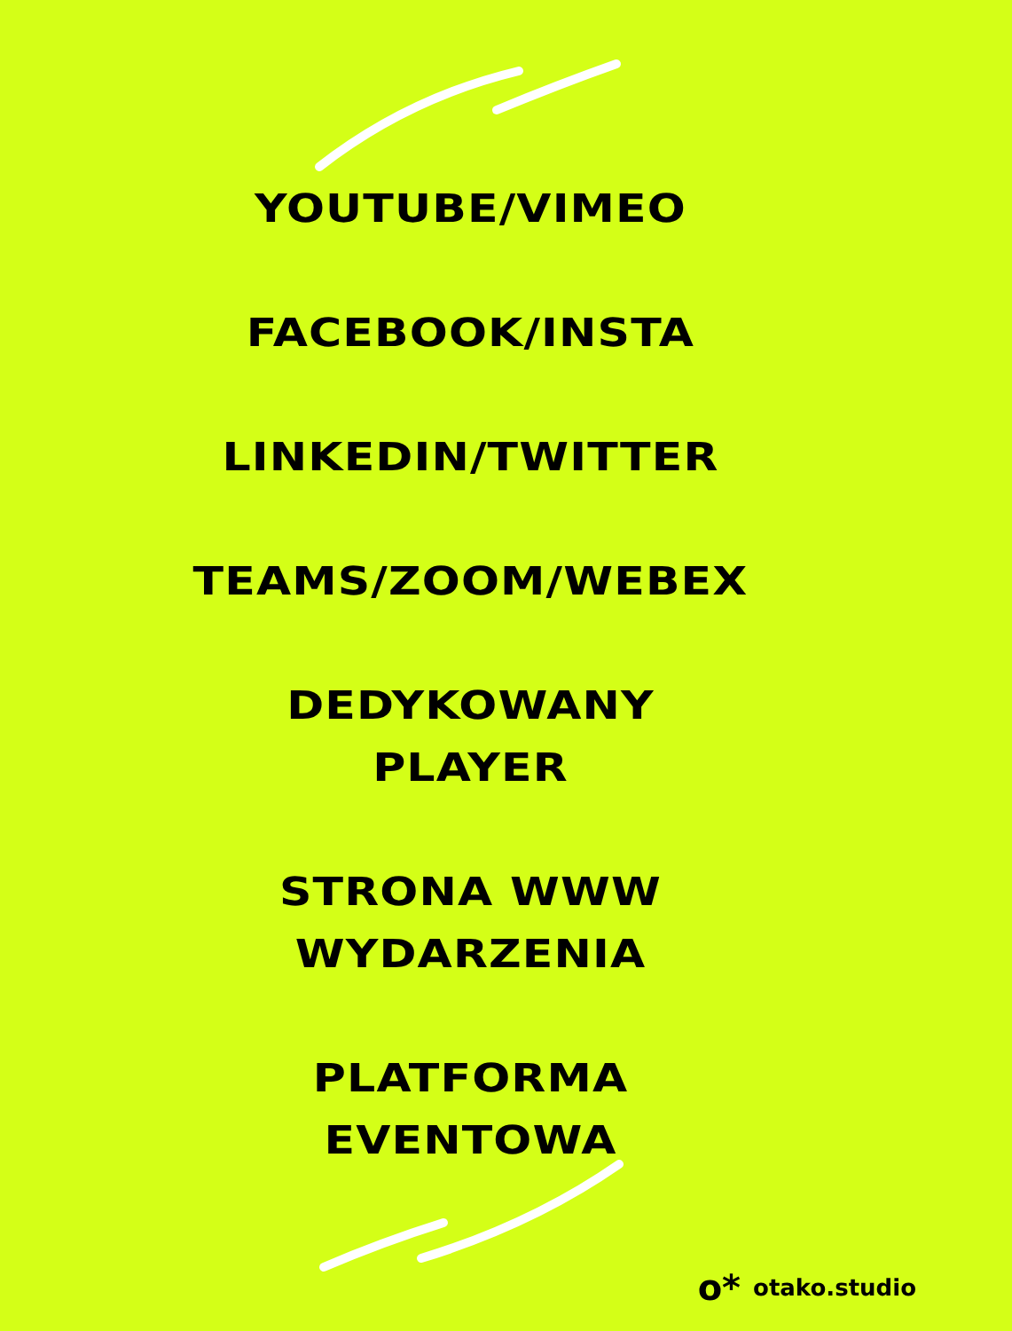YOUTUBE/VIMEO
FACEBOOK/INSTA
LINKEDIN/TWITTER
TEAMS/ZOOM/WEBEX
DEDYKOWANY
PLAYER
STRONA WWW
WYDARZENIA
PLATFORMA
EVENTOWA
o* otako.studio